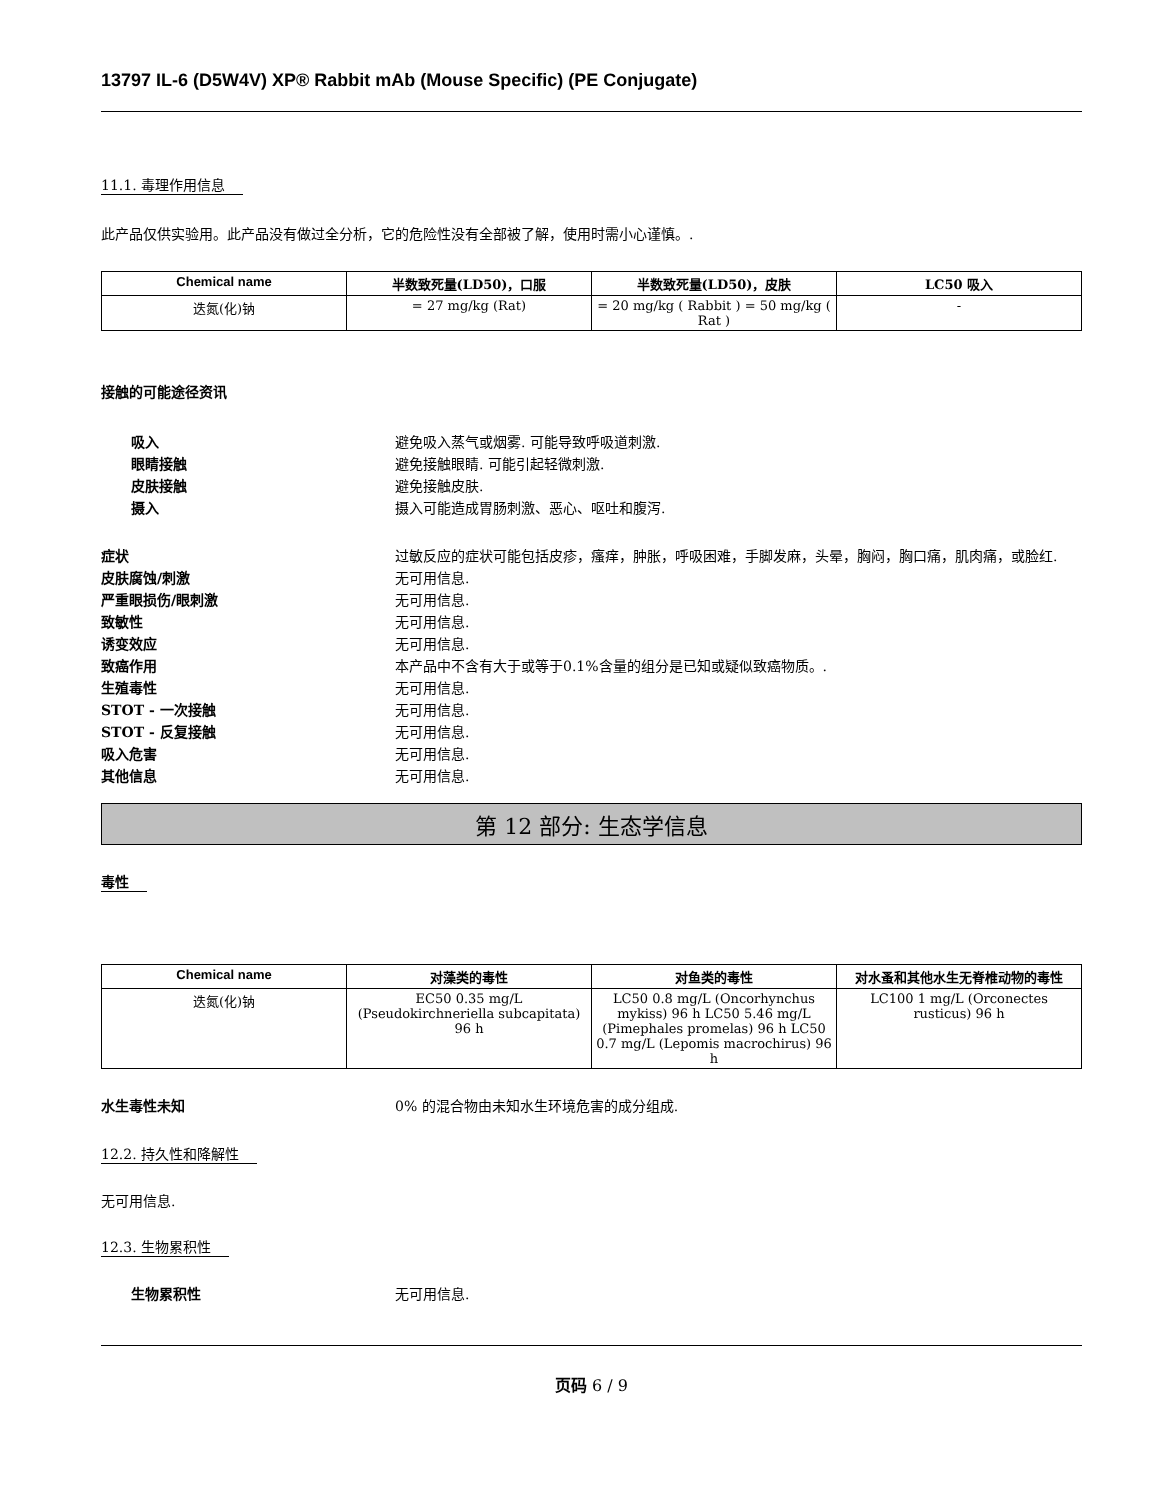13797 IL-6 (D5W4V) XP® Rabbit mAb (Mouse Specific) (PE Conjugate)
11.1. 毒理作用信息
此产品仅供实验用。此产品没有做过全分析，它的危险性没有全部被了解，使用时需小心谨慎。.
| Chemical name | 半数致死量(LD50)，口服 | 半数致死量(LD50)，皮肤 | LC50 吸入 |
| --- | --- | --- | --- |
| 迭氮(化)钠 | = 27 mg/kg (Rat) | = 20 mg/kg ( Rabbit ) = 50 mg/kg ( Rat ) | - |
接触的可能途径资讯
吸入 避免吸入蒸气或烟雾. 可能导致呼吸道刺激.
眼睛接触 避免接触眼睛. 可能引起轻微刺激.
皮肤接触 避免接触皮肤.
摄入 摄入可能造成胃肠刺激、恶心、呕吐和腹泻.
症状 过敏反应的症状可能包括皮疹，瘙痒，肿胀，呼吸困难，手脚发麻，头晕，胸闷，胸口痛，肌肉痛，或脸红.
皮肤腐蚀/刺激 无可用信息.
严重眼损伤/眼刺激 无可用信息.
致敏性 无可用信息.
诱变效应 无可用信息.
致癌作用 本产品中不含有大于或等于0.1%含量的组分是已知或疑似致癌物质。.
生殖毒性 无可用信息.
STOT - 一次接触 无可用信息.
STOT - 反复接触 无可用信息.
吸入危害 无可用信息.
其他信息 无可用信息.
第 12 部分: 生态学信息
毒性
| Chemical name | 对藻类的毒性 | 对鱼类的毒性 | 对水蚤和其他水生无脊椎动物的毒性 |
| --- | --- | --- | --- |
| 迭氮(化)钠 | EC50 0.35 mg/L (Pseudokirchneriella subcapitata) 96 h | LC50 0.8 mg/L (Oncorhynchus mykiss) 96 h LC50 5.46 mg/L (Pimephales promelas) 96 h LC50 0.7 mg/L (Lepomis macrochirus) 96 h | LC100 1 mg/L (Orconectes rusticus) 96 h |
水生毒性未知 0% 的混合物由未知水生环境危害的成分组成.
12.2. 持久性和降解性
无可用信息.
12.3. 生物累积性
生物累积性 无可用信息.
页码 6 / 9